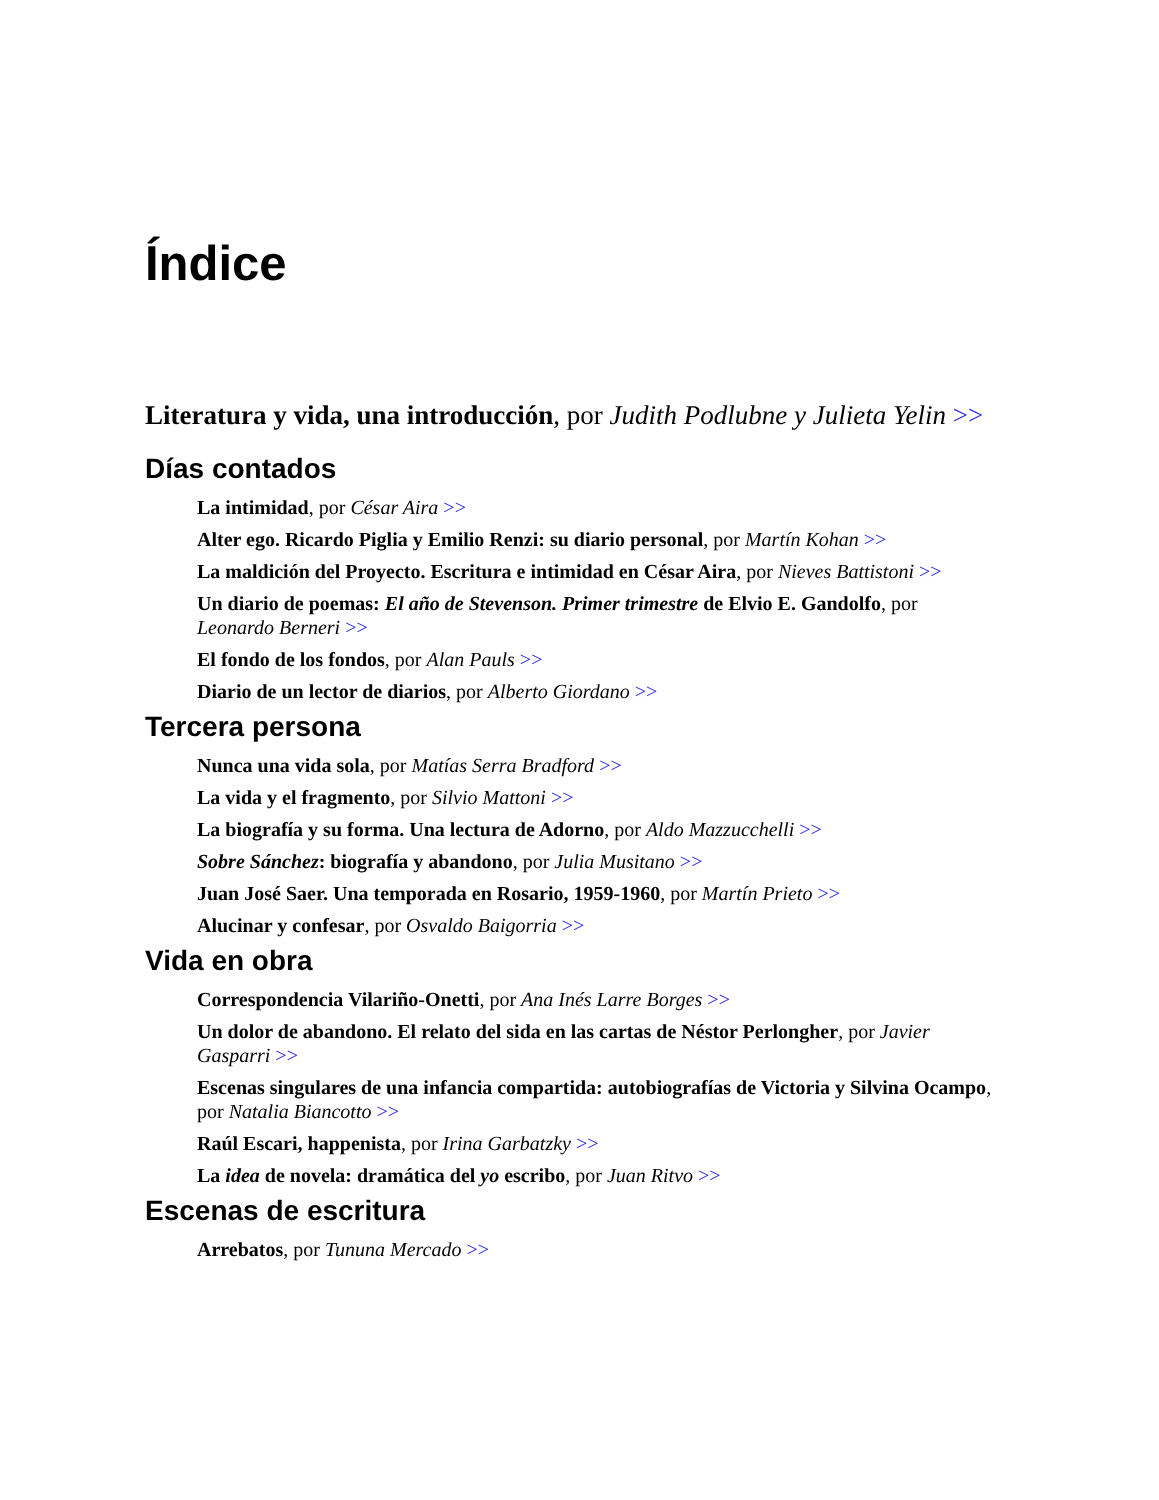Índice
Literatura y vida, una introducción, por Judith Podlubne y Julieta Yelin >>
Días contados
La intimidad, por César Aira >>
Alter ego. Ricardo Piglia y Emilio Renzi: su diario personal, por Martín Kohan >>
La maldición del Proyecto. Escritura e intimidad en César Aira, por Nieves Battistoni >>
Un diario de poemas: El año de Stevenson. Primer trimestre de Elvio E. Gandolfo, por Leonardo Berneri >>
El fondo de los fondos, por Alan Pauls >>
Diario de un lector de diarios, por Alberto Giordano >>
Tercera persona
Nunca una vida sola, por Matías Serra Bradford >>
La vida y el fragmento, por Silvio Mattoni >>
La biografía y su forma. Una lectura de Adorno, por Aldo Mazzucchelli >>
Sobre Sánchez: biografía y abandono, por Julia Musitano >>
Juan José Saer. Una temporada en Rosario, 1959-1960, por Martín Prieto >>
Alucinar y confesar, por Osvaldo Baigorria >>
Vida en obra
Correspondencia Vilariño-Onetti, por Ana Inés Larre Borges >>
Un dolor de abandono. El relato del sida en las cartas de Néstor Perlongher, por Javier Gasparri >>
Escenas singulares de una infancia compartida: autobiografías de Victoria y Silvina Ocampo, por Natalia Biancotto >>
Raúl Escari, happenista, por Irina Garbatzky >>
La idea de novela: dramática del yo escribo, por Juan Ritvo >>
Escenas de escritura
Arrebatos, por Tununa Mercado >>